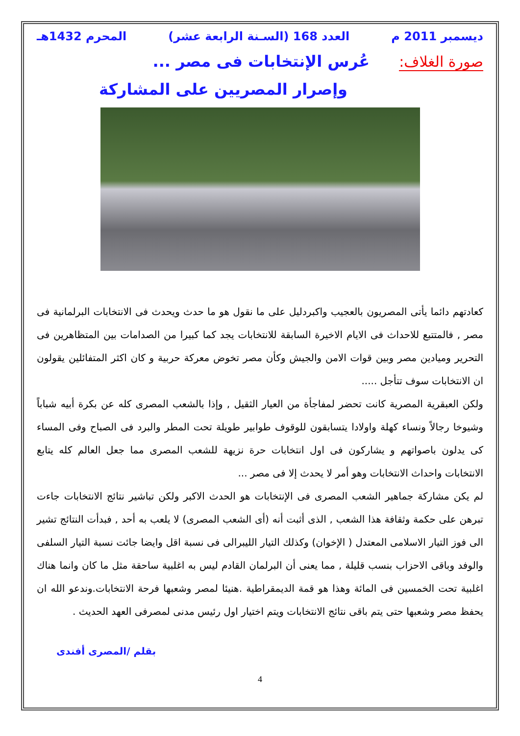ديسمبر 2011 م العدد 168 (السـنة الرابعة عشر) المحرم 1432هـ
صورة الغلاف: عُرس الإنتخابات فى مصر ...
وإصرار المصريين على المشاركة
كعادتهم دائما يأتى المصريون بالعجيب واكبردليل على ما نقول هو ما حدث ويحدث فى الانتخابات البرلمانية فى مصر , فالمتتبع للاحداث فى الايام الاخيرة السابقة للانتخابات يجد كما كبيرا من الصدامات بين المتظاهرين فى التحرير وميادين مصر وبين قوات الامن والجيش وكأن مصر تخوض معركة حربية و كان اكثر المتفائلين يقولون ان الانتخابات سوف تتأجل .....
ولكن العبقرية المصرية كانت تحضر لمفاجأة من العيار الثقيل , وإذا بالشعب المصرى كله عن بكرة أبيه شباباً وشيوخا رجالاً ونساء كهلة واولادا يتسابقون للوقوف طوابير طويلة تحت المطر والبرد فى الصباح وفى المساء كى يدلون باصواتهم و يشاركون فى اول انتخابات حرة نزيهة للشعب المصرى مما جعل العالم كله يتابع الانتخابات واحداث الانتخابات وهو أمر لا يحدث إلا فى مصر ...
لم يكن مشاركة جماهير الشعب المصرى فى الإنتخابات هو الحدث الاكبر ولكن تباشير نتائج الانتخابات جاءت تبرهن على حكمة وثقافة هذا الشعب , الذى أثبت أنه (أى الشعب المصرى) لا يلعب به أحد , فبدأت النتائج تشير الى فوز التيار الاسلامى المعتدل ( الإخوان) وكذلك التيار الليبرالى فى نسبة اقل وايضا جائت نسبة التيار السلفى والوفد وباقى الاحزاب بنسب قليلة , مما يعنى أن البرلمان القادم ليس به اغلبية ساحقة مثل ما كان وانما هناك اغلبية تحت الخمسين فى المائة وهذا هو قمة الديمقراطية .هنيئا لمصر وشعبها فرحة الانتخابات.وندعو الله ان يحفظ مصر وشعبها حتى يتم باقى نتائج الانتخابات ويتم اختيار اول رئيس مدنى لمصرفى العهد الحديث .
بقلم /المصرى أفندى
4